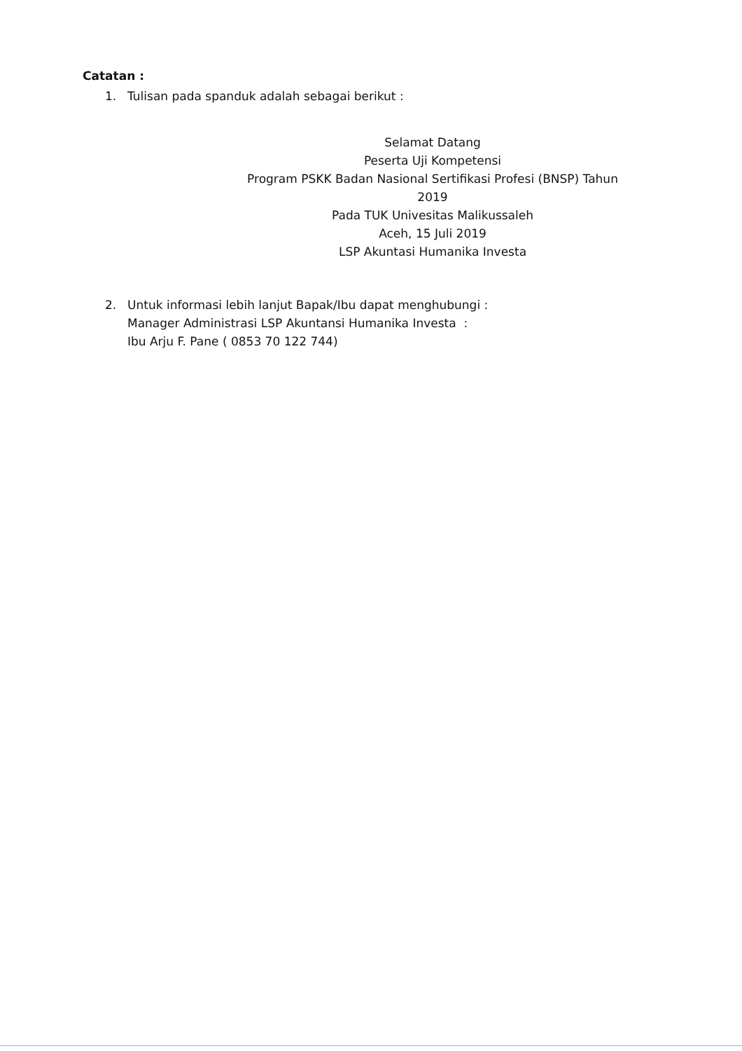Catatan :
1. Tulisan pada spanduk adalah sebagai berikut :
Selamat Datang
Peserta Uji Kompetensi
Program PSKK Badan Nasional Sertifikasi Profesi (BNSP) Tahun 2019
Pada TUK Univesitas Malikussaleh
Aceh, 15 Juli 2019
LSP Akuntasi Humanika Investa
2. Untuk informasi lebih lanjut Bapak/Ibu dapat menghubungi :
Manager Administrasi LSP Akuntansi Humanika Investa :
Ibu Arju F. Pane ( 0853 70 122 744)